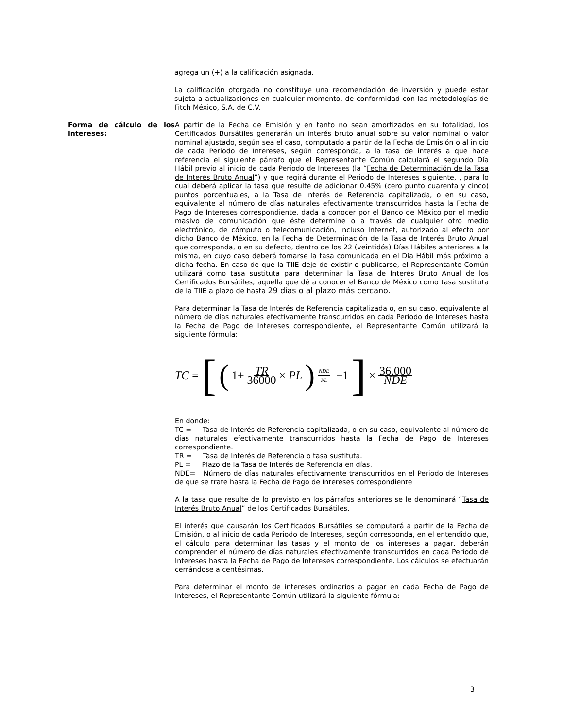agrega un (+) a la calificación asignada.
La calificación otorgada no constituye una recomendación de inversión y puede estar sujeta a actualizaciones en cualquier momento, de conformidad con las metodologías de Fitch México, S.A. de C.V.
Forma de cálculo de los intereses:
A partir de la Fecha de Emisión y en tanto no sean amortizados en su totalidad, los Certificados Bursátiles generarán un interés bruto anual sobre su valor nominal o valor nominal ajustado, según sea el caso, computado a partir de la Fecha de Emisión o al inicio de cada Periodo de Intereses, según corresponda, a la tasa de interés a que hace referencia el siguiente párrafo que el Representante Común calculará el segundo Día Hábil previo al inicio de cada Periodo de Intereses (la “Fecha de Determinación de la Tasa de Interés Bruto Anual”) y que regirá durante el Periodo de Intereses siguiente, , para lo cual deberá aplicar la tasa que resulte de adicionar 0.45% (cero punto cuarenta y cinco) puntos porcentuales, a la Tasa de Interés de Referencia capitalizada, o en su caso, equivalente al número de días naturales efectivamente transcurridos hasta la Fecha de Pago de Intereses correspondiente, dada a conocer por el Banco de México por el medio masivo de comunicación que éste determine o a través de cualquier otro medio electrónico, de cómputo o telecomunicación, incluso Internet, autorizado al efecto por dicho Banco de México, en la Fecha de Determinación de la Tasa de Interés Bruto Anual que corresponda, o en su defecto, dentro de los 22 (veintidós) Días Hábiles anteriores a la misma, en cuyo caso deberá tomarse la tasa comunicada en el Día Hábil más próximo a dicha fecha. En caso de que la TIIE deje de existir o publicarse, el Representante Común utilizará como tasa sustituta para determinar la Tasa de Interés Bruto Anual de los Certificados Bursátiles, aquella que dé a conocer el Banco de México como tasa sustituta de la TIIE a plazo de hasta 29 días o al plazo más cercano.
Para determinar la Tasa de Interés de Referencia capitalizada o, en su caso, equivalente al número de días naturales efectivamente transcurridos en cada Periodo de Intereses hasta la Fecha de Pago de Intereses correspondiente, el Representante Común utilizará la siguiente fórmula:
TC = [(1+ TR 36000 × PL)<sup>NDE PL</sup> −1] × 36,000 NDE
En donde:
TC = Tasa de Interés de Referencia capitalizada, o en su caso, equivalente al número de días naturales efectivamente transcurridos hasta la Fecha de Pago de Intereses correspondiente.
TR = Tasa de Interés de Referencia o tasa sustituta.
PL = Plazo de la Tasa de Interés de Referencia en días.
NDE= Número de días naturales efectivamente transcurridos en el Periodo de Intereses de que se trate hasta la Fecha de Pago de Intereses correspondiente
A la tasa que resulte de lo previsto en los párrafos anteriores se le denominará “Tasa de Interés Bruto Anual” de los Certificados Bursátiles.
El interés que causarán los Certificados Bursátiles se computará a partir de la Fecha de Emisión, o al inicio de cada Periodo de Intereses, según corresponda, en el entendido que, el cálculo para determinar las tasas y el monto de los intereses a pagar, deberán comprender el número de días naturales efectivamente transcurridos en cada Periodo de Intereses hasta la Fecha de Pago de Intereses correspondiente. Los cálculos se efectuarán cerrándose a centésimas.
Para determinar el monto de intereses ordinarios a pagar en cada Fecha de Pago de Intereses, el Representante Común utilizará la siguiente fórmula:
3